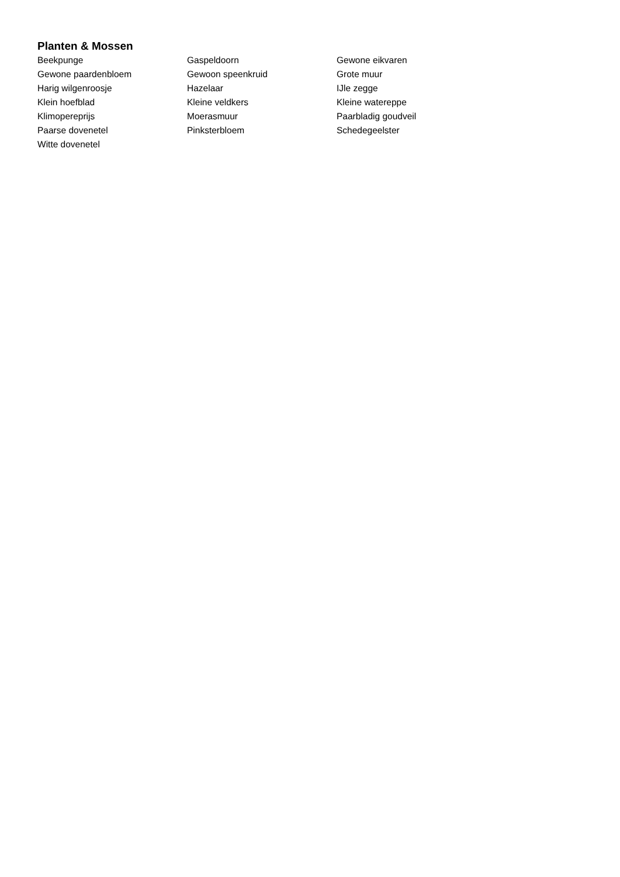Planten & Mossen
| Beekpunge | Gaspeldoorn | Gewone eikvaren |
| Gewone paardenbloem | Gewoon speenkruid | Grote muur |
| Harig wilgenroosje | Hazelaar | IJle zegge |
| Klein hoefblad | Kleine veldkers | Kleine watereppe |
| Klimopereprijs | Moerasmuur | Paarbladig goudveil |
| Paarse dovenetel | Pinksterbloem | Schedegeelster |
| Witte dovenetel | | |